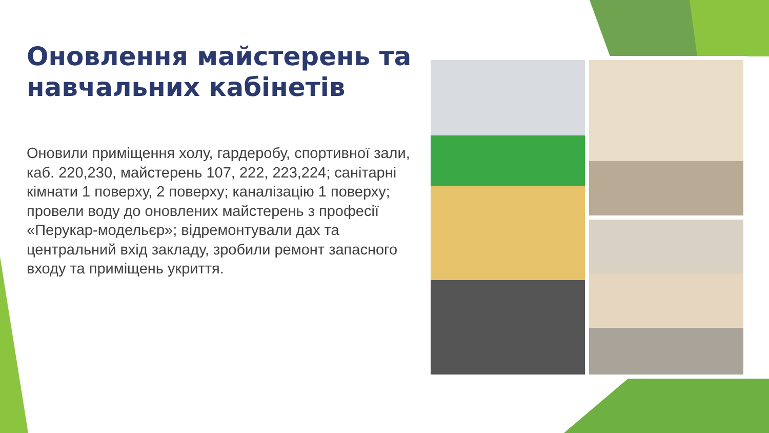Оновлення майстерень та навчальних кабінетів
Оновили приміщення холу, гардеробу, спортивної зали, каб. 220,230, майстерень 107, 222, 223,224; санітарні кімнати 1 поверху, 2 поверху; каналізацію 1 поверху; провели воду до оновлених майстерень з професії «Перукар-модельєр»; відремонтували дах та центральний вхід закладу, зробили ремонт запасного входу та приміщень укриття.